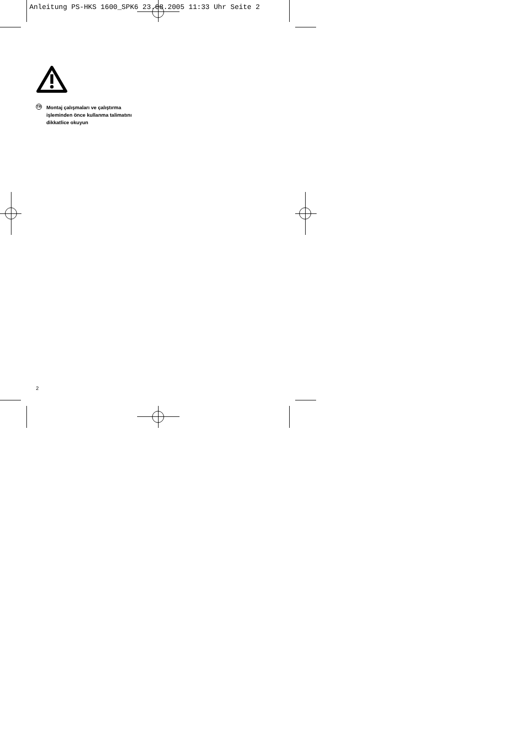Anleitung PS-HKS 1600_SPK6 23.08.2005 11:33 Uhr Seite 2
TR
Montaj çalışmaları ve çalıştırma
işleminden önce kullanma talimatını
dikkatlice okuyun
2